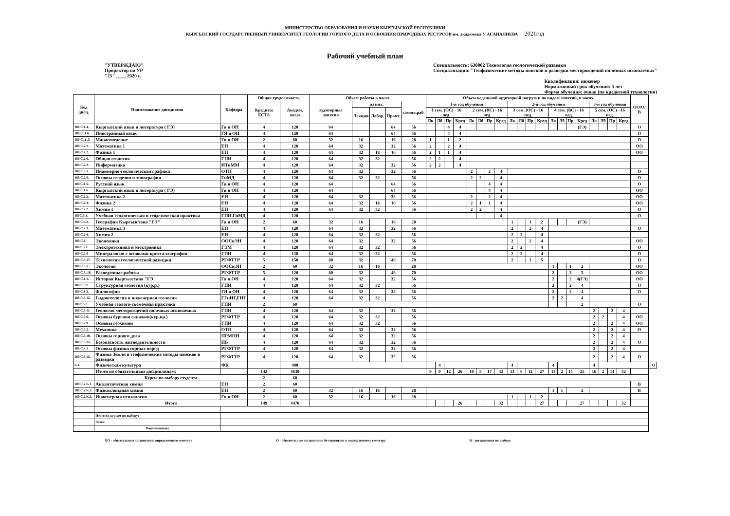МИНИСТЕРСТВО ОБРАЗОВАНИЯ И НАУКИ КЫРГЫЗСКОЙ РЕСПУБЛИКИ
КЫРГЫЗСКИЙ ГОСУДАРСТВЕННЫЙ УНИВЕРСИТЕТ ГЕОЛОГИИ ГОРНОГО ДЕЛА И ОСВОЕНИЯ ПРИРОДНЫХ РЕСУРСОВ им. академика У АСАНАЛИЕВА 2021год
Рабочий учебный план
"УТВЕРЖДАЮ"
Проректор по УР
"25" ____ 2020 г.
Специальность: 630002 Технология геологической разведки
Специализация: "Геофизические методы поисков и разведки месторождений полезных ископаемых"
Квалификация: инженер
Нормативный срок обучения: 5 лет
Форма обучения: очная (по кредитной технологии)
| Код дисц. | Наименование дисциплин | Кафедра | Общая трудоемкость | | Объем работы в часах | | | | | Объем недельной аудиторной нагрузки по видам занятий, в часах | | | | | | | | | | | | | | | | | | | | ОО/О/В | | |
| --- | --- | --- | --- | --- | --- | --- | --- | --- | --- | --- | --- | --- | --- | --- | --- | --- | --- | --- | --- | --- | --- | --- | --- | --- | --- | --- | --- | --- | --- | --- | --- | --- |
| | | | Кредиты ECTS | Академ. часы | аудиторные занятия | из них: | | | самост.раб. | 1-й год обучения | | | | | | | | 2-й год обучения | | | | | | | | 3-й год обучения | | | | | | |
| | | | | | | Лекции | Лабор. | Практ. | | 1 сем. (ОС) - 16 нед. | | | | 2 сем. (ВС) - 16 нед. | | | | 3 сем. (ОС) - 16 нед. | | | | 4 сем. (ВС) - 16 нед. | | | | 5 сем. (ОС) - 16 нед. | | | | | | |
| | | | | | | | | | | Лк | Лб | Пр | Кред | Лк | Лб | Пр | Кред | Лк | Лб | Пр | Кред | Лк | Лб | Пр | Кред | Лк | Лб | Пр | Кред | | | |
| 180.C.1.4. | Кыргызский язык и литература ( ГЭ) | Гя и ОН | 4 | 120 | 64 | | | 64 | 56 | | | 4 | 4 | | | | | | | | | | | | (ГЭ) | | | | | О | | |
| 180.C..1.6. | Иностранный язык | ГЯ и ОН | 4 | 120 | 64 | | | 64 | 56 | | | 4 | 4 | | | | | | | | | | | | | | | | | О | | |
| 180.C..1..5 | Манасоведение | Гя и ОН | 2 | 60 | 32 | 16 | | 16 | 28 | 1 | | 1 | 2 | | | | | | | | | | | | | | | | | О | | |
| 180.C.2.1. | Математика 1 | ЕН | 4 | 120 | 64 | 32 | | 32 | 56 | 2 | | 2 | 4 | | | | | | | | | | | | | | | | | ОО | | |
| 180.C.2.2. | Физика 1 | ЕН | 4 | 120 | 64 | 32 | 16 | 16 | 56 | 2 | 1 | 1 | 4 | | | | | | | | | | | | | | | | | ОО | | |
| 180.C.2.6. | Общая геология | ГПИ | 4 | 120 | 64 | 32 | 32 | | 56 | 2 | 2 | | 4 | | | | | | | | | | | | | | | | | | | |
| 180.C.2.2. | Информатика | ИТиММ | 4 | 120 | 64 | 32 | | 32 | 56 | 2 | 2 | | 4 | | | | | | | | | | | | | | | | | | | |
| 180.C.3.1. | Инженерно-геологическая графика | ОТН | 4 | 120 | 64 | 32 | | 32 | 56 | | | | | 2 | | 2 | 4 | | | | | | | | | | | | | О | | |
| 180.C.2.5. | Основы геодезии и топографии | ГиМД | 4 | 120 | 64 | 32 | 32 | | 56 | | | | | 2 | 2 | | 4 | | | | | | | | | | | | | О | | |
| 180.C.1.5. | Русский язык | Гя и ОН | 4 | 120 | 64 | | | 64 | 56 | | | | | | | 4 | 4 | | | | | | | | | | | | | О | | |
| 180.C.1.6. | Кыргызский язык и литература ( ГЭ) | Гя и ОН | 4 | 120 | 64 | | | 64 | 56 | | | | | | | 4 | 4 | | | | | | | | | | | | | ОО | | |
| 180.C.2.2. | Математика 2 | ЕН | 4 | 120 | 64 | 32 | | 32 | 56 | | | | | 2 | | 2 | 4 | | | | | | | | | | | | | ОО | | |
| 180.C.2.3. | Физика 2 | ЕН | 4 | 120 | 64 | 32 | 16 | 16 | 56 | | | | | 2 | 1 | 1 | 4 | | | | | | | | | | | | | ОО | | |
| 180.C.2.2. | Химия 1 | ЕН | 4 | 120 | 64 | 32 | 32 | | 56 | | | | | 2 | 2 | | 4 | | | | | | | | | | | | | О | | |
| 180C.5.1. | Учебная геологическая и геодезическая практика | ГПИ.ГиМД | 4 | 120 | | | | | | | | | | | | | 4 | | | | | | | | | | | | | О | | |
| 180.C.4.2. | География Кыргызстана "ГЭ" | Гя и ОН | 2 | 60 | 32 | 16 | | 16 | 28 | | | | | | | | | 1 | | 1 | 2 | | | | (ГЭ) | | | | | | | |
| 180.C.2.3. | Математика 3 | ЕН | 4 | 120 | 64 | 32 | | 32 | 56 | | | | | | | | | 2 | | 2 | 4 | | | | | | | | | О | | |
| 180.C.2.4. | Химия 2 | ЕН | 4 | 120 | 64 | 32 | 32 | | 56 | | | | | | | | | 2 | 2 | | 4 | | | | | | | | | | | |
| 180.C.6. | Экономика | ООСиЭН | 4 | 120 | 64 | 32 | | 32 | 56 | | | | | | | | | 2 | | 2 | 4 | | | | | | | | | ОО | | |
| 180C.3.3. | Электротехника и электроника | ГЭМ | 4 | 120 | 64 | 32 | 32 | | 56 | | | | | | | | | 2 | 2 | | 4 | | | | | | | | | О | | |
| 180.C.3.8 | Минералогия с основами кристаллографии | ГПИ | 4 | 120 | 64 | 32 | 32 | | 56 | | | | | | | | | 2 | 2 | | 4 | | | | | | | | | О | | |
| 180.C.3.17. | Технология геологической разведки | РГФТТР | 5 | 150 | 80 | 32 | | 48 | 70 | | | | | | | | | 2 | | 3 | 5 | | | | | | | | | О | | |
| 180.C.3.5. | Экология | ООСиЭН | 2 | 60 | 32 | 16 | 16 | | 28 | | | | | | | | | | | | | 1 | | 1 | 2 | | | | | ОО | | |
| 180.C.3..18. | Разведочные работы | РГФТТР | 5 | 120 | 80 | 32 | | 48 | 70 | | | | | | | | | | | | | 2 | | 3 | 5 | | | | | ОО | | |
| 180.C.1.1. | История Кыргызстана "ГЭ" | Гя и ОН | 4 | 120 | 64 | 32 | | 32 | 56 | | | | | | | | | | | | | 2 | | 2 | 4(ГЭ) | | | | | ОО | | |
| 180.C.3.7. | Структурная геология (кур.р.) | ГПИ | 4 | 120 | 64 | 32 | 32 | | 56 | | | | | | | | | | | | | 2 | | 2 | 4 | | | | | О | | |
| 180.C.1.2. | Философия | ГЯ и ОН | 4 | 120 | 64 | 32 | | 32 | 56 | | | | | | | | | | | | | 2 | | 2 | 4 | | | | | О | | |
| 180.C.3.12. | Гидрогеология и инженерная геология | ГГиИГ,ГНГ | 4 | 120 | 64 | 32 | 32 | | 56 | | | | | | | | | | | | | 2 | 2 | | 4 | | | | | | | |
| 180C.5.2. | Учебная геолого-съемочная практика | ГПИ | 2 | 60 | | | | | | | | | | | | | | | | | | | | | 2 | | | | | О | | |
| 180.C.3.11. | Геология месторождений полезных ископаемых | ГПИ | 4 | 120 | 64 | 32 | | 32 | 56 | | | | | | | | | | | | | | | | | 2 | | 2 | 4 | | | |
| 180.C.3.6. | Основы бурения скважин(кур.пр.) | РГФТТР | 4 | 120 | 64 | 32 | 32 | | 56 | | | | | | | | | | | | | | | | | 2 | 2 | | 4 | ОО | | |
| 180.C.2.9. | Основы геохимии | ГПИ | 4 | 120 | 64 | 32 | 32 | | 56 | | | | | | | | | | | | | | | | | 2 | | 2 | 4 | ОО | | |
| 180.C.3.2. | Механика | ОТН | 4 | 120 | 64 | 32 | | 32 | 56 | | | | | | | | | | | | | | | | | 2 | | 2 | 4 | О | | |
| 180.C.3.10. | Основы горного дела | ПРМПИ | 4 | 120 | 64 | 32 | | 32 | 56 | | | | | | | | | | | | | | | | | 2 | | 2 | 4 | | | |
| 180.C.3.15. | Безопасность жизнедеятельности | ПБ | 4 | 120 | 64 | 32 | | 32 | 56 | | | | | | | | | | | | | | | | | 2 | | 2 | 4 | О | | |
| 180.C.4.1 | Основы физики горных пород | РГФТТР | 4 | 120 | 64 | 32 | | 32 | 56 | | | | | | | | | | | | | | | | | 2 | | 2 | 4 | | | |
| 180.C.3.13. | Физика Земли и геофизические методы поисков и разведки | РГФТТР | 4 | 120 | 64 | 32 | | 32 | 56 | | | | | | | | | | | | | | | | | 2 | | 2 | 4 | О | | |
| Б.4. | Физическая культура | ФК | | 400 | | | | | | | 4 | | | | | | | 4 | | | | 4 | | | | 4 | | | | | | О |
| | Итого по обязательным дисциплинам: | | 142 | 4630 | | | | | | 9 | 9 | 12 | 26 | 10 | 5 | 17 | 32 | 13 | 6 | 12 | 27 | 11 | 2 | 14 | 25 | 16 | 2 | 14 | 32 | | | |
| | Курсы по выбору студента | | 2 | 60 | | | | | | | | | | | | | | | | | | | | | | | | | | | | |
| 180.C.2.K.1. | Аналитическая химия | ЕН | 2 | 60 | | | | | | | | | | | | | | | | | | | | | | | | | | В | | |
| 180.C.2.K.2. | Физколлоидная химия | ЕН | 2 | 60 | 32 | 16 | 16 | | 28 | | | | | | | | | | | | | 1 | 1 | | 2 | | | | | В | | |
| 180.C.2.K.3. | Инженерная психология | Гя и ОН | 2 | 60 | 32 | 16 | | 16 | 28 | | | | | | | | | 1 | | 1 | 2 | | | | | | | | | | | |
| | Итого | | 149 | 4470 | | | | | | | | | 26 | | | | 32 | | | | 27 | | | | 27 | | | | 32 | | | |
| | Итого по курсам по выбору: | | | | | | | | | | | | | | | | | | | | | | | | | | | | | | | |
| | Всего: | | | | | | | | | | | | | | | | | | | | | | | | | | | | | | | |
| | Факультативы | | | | | | | | | | | | | | | | | | | | | | | | | | | | | | | |
ОО - обязательные дисциплины определенного семестра О - обязательные дисциплины без привязки к определенному семестру В - дисциплины по выбору